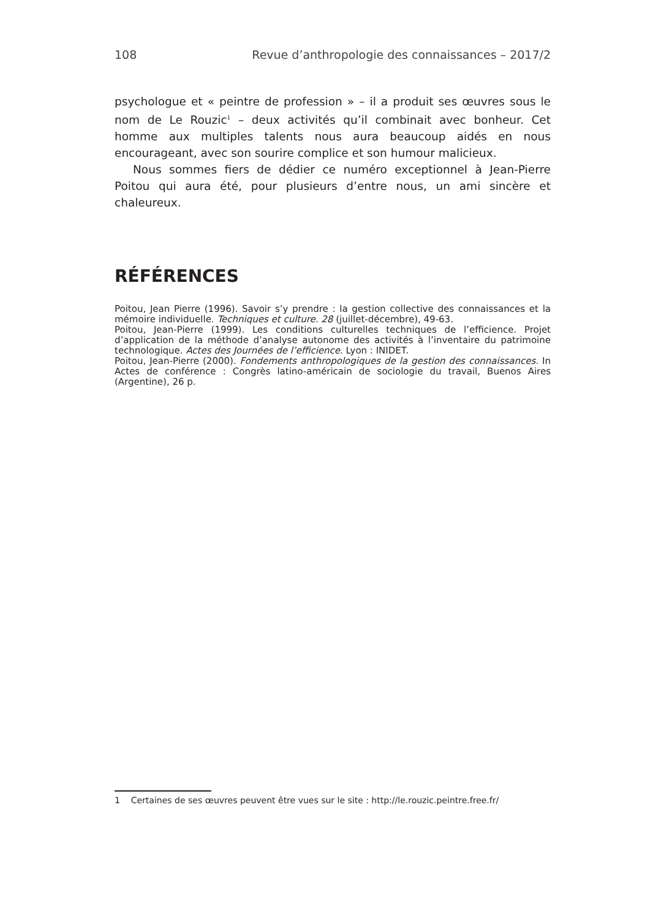108 Revue d’anthropologie des connaissances – 2017/2
psychologue et « peintre de profession » – il a produit ses œuvres sous le nom de Le Rouzic<sup>1</sup> – deux activités qu’il combinait avec bonheur. Cet homme aux multiples talents nous aura beaucoup aidés en nous encourageant, avec son sourire complice et son humour malicieux.
Nous sommes fiers de dédier ce numéro exceptionnel à Jean-Pierre Poitou qui aura été, pour plusieurs d’entre nous, un ami sincère et chaleureux.
RÉFÉRENCES
Poitou, Jean Pierre (1996). Savoir s’y prendre : la gestion collective des connaissances et la mémoire individuelle. Techniques et culture. 28 (juillet-décembre), 49-63.
Poitou, Jean-Pierre (1999). Les conditions culturelles techniques de l’efficience. Projet d’application de la méthode d’analyse autonome des activités à l’inventaire du patrimoine technologique. Actes des Journées de l’efficience. Lyon : INIDET.
Poitou, Jean-Pierre (2000). Fondements anthropologiques de la gestion des connaissances. In Actes de conférence : Congrès latino-américain de sociologie du travail, Buenos Aires (Argentine), 26 p.
1 Certaines de ses œuvres peuvent être vues sur le site : http://le.rouzic.peintre.free.fr/